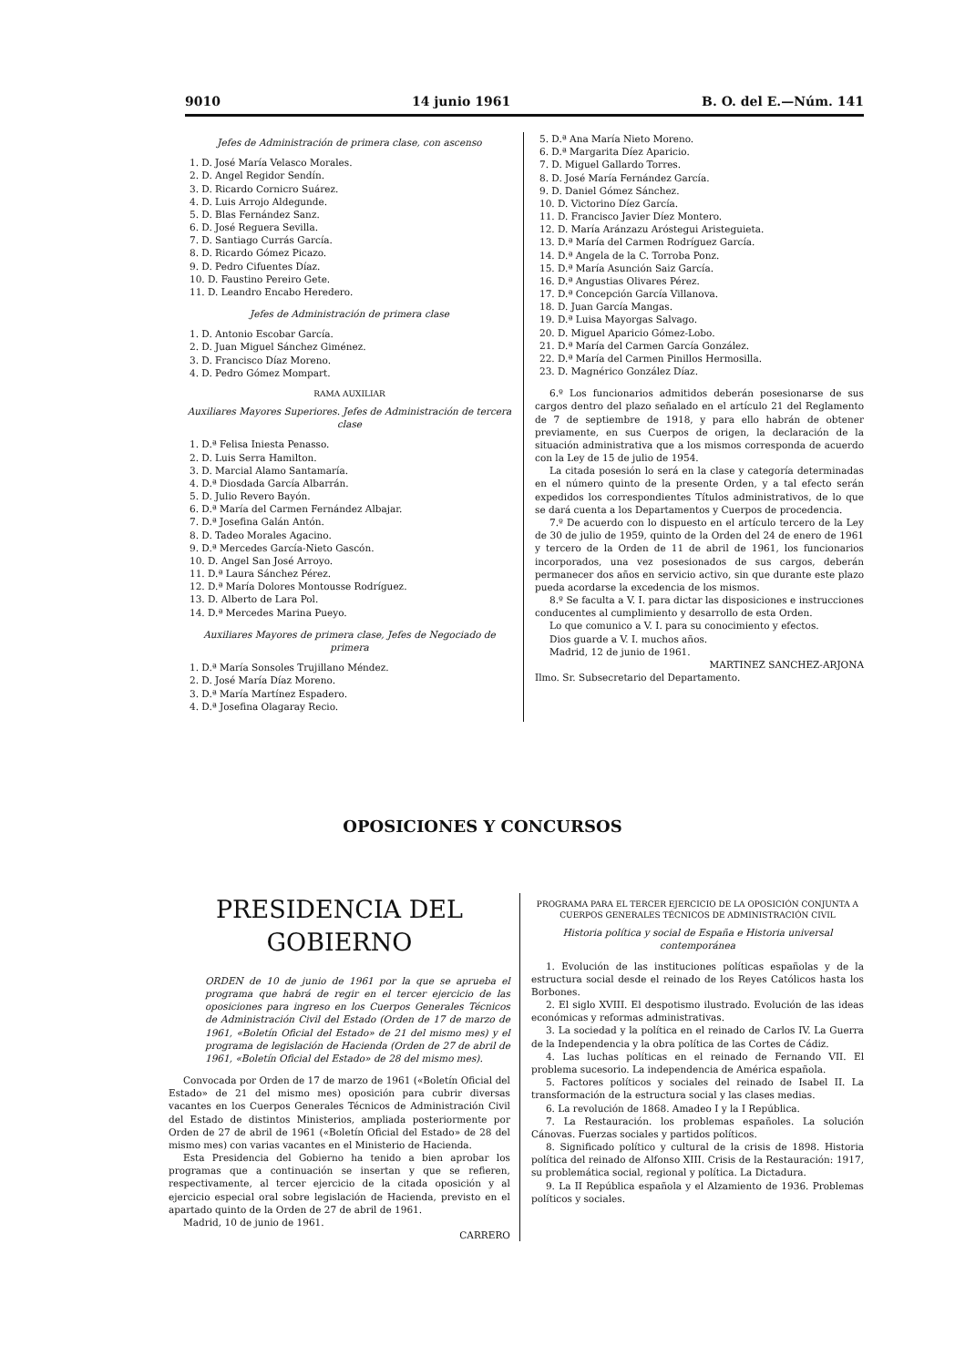9010 14 junio 1961 B. O. del E.—Núm. 141
Jefes de Administración de primera clase, con ascenso
1. D. José María Velasco Morales.
2. D. Angel Regidor Sendín.
3. D. Ricardo Cornicro Suárez.
4. D. Luis Arrojo Aldegunde.
5. D. Blas Fernández Sanz.
6. D. José Reguera Sevilla.
7. D. Santiago Currás García.
8. D. Ricardo Gómez Picazo.
9. D. Pedro Cifuentes Díaz.
10. D. Faustino Pereiro Gete.
11. D. Leandro Encabo Heredero.
Jefes de Administración de primera clase
1. D. Antonio Escobar García.
2. D. Juan Miguel Sánchez Giménez.
3. D. Francisco Díaz Moreno.
4. D. Pedro Gómez Mompart.
RAMA AUXILIAR
Auxiliares Mayores Superiores. Jefes de Administración de tercera clase
1. D.ª Felisa Iniesta Penasso.
2. D. Luis Serra Hamilton.
3. D. Marcial Alamo Santamaría.
4. D.ª Diosdada García Albarrán.
5. D. Julio Revero Bayón.
6. D.ª María del Carmen Fernández Albajar.
7. D.ª Josefina Galán Antón.
8. D. Tadeo Morales Agacino.
9. D.ª Mercedes García-Nieto Gascón.
10. D. Angel San José Arroyo.
11. D.ª Laura Sánchez Pérez.
12. D.ª María Dolores Montousse Rodríguez.
13. D. Alberto de Lara Pol.
14. D.ª Mercedes Marina Pueyo.
Auxiliares Mayores de primera clase, Jefes de Negociado de primera
1. D.ª María Sonsoles Trujillano Méndez.
2. D. José María Díaz Moreno.
3. D.ª María Martínez Espadero.
4. D.ª Josefina Olagaray Recio.
5. D.ª Ana María Nieto Moreno.
6. D.ª Margarita Díez Aparicio.
7. D. Miguel Gallardo Torres.
8. D. José María Fernández García.
9. D. Daniel Gómez Sánchez.
10. D. Victorino Díez García.
11. D. Francisco Javier Díez Montero.
12. D. María Aránzazu Aróstegui Aristeguieta.
13. D.ª María del Carmen Rodríguez García.
14. D.ª Angela de la C. Torroba Ponz.
15. D.ª María Asunción Saiz García.
16. D.ª Angustias Olivares Pérez.
17. D.ª Concepción García Villanova.
18. D. Juan García Mangas.
19. D.ª Luisa Mayorgas Salvago.
20. D. Miguel Aparicio Gómez-Lobo.
21. D.ª María del Carmen García González.
22. D.ª María del Carmen Pinillos Hermosilla.
23. D. Magnérico González Díaz.
6.º Los funcionarios admitidos deberán posesionarse de sus cargos dentro del plazo señalado en el artículo 21 del Reglamento de 7 de septiembre de 1918, y para ello habrán de obtener previamente, en sus Cuerpos de origen, la declaración de la situación administrativa que a los mismos corresponda de acuerdo con la Ley de 15 de julio de 1954.
La citada posesión lo será en la clase y categoría determinadas en el número quinto de la presente Orden, y a tal efecto serán expedidos los correspondientes Títulos administrativos, de lo que se dará cuenta a los Departamentos y Cuerpos de procedencia.
7.º De acuerdo con lo dispuesto en el artículo tercero de la Ley de 30 de julio de 1959, quinto de la Orden del 24 de enero de 1961 y tercero de la Orden de 11 de abril de 1961, los funcionarios incorporados, una vez posesionados de sus cargos, deberán permanecer dos años en servicio activo, sin que durante este plazo pueda acordarse la excedencia de los mismos.
8.º Se faculta a V. I. para dictar las disposiciones e instrucciones conducentes al cumplimiento y desarrollo de esta Orden.
Lo que comunico a V. I. para su conocimiento y efectos.
Dios guarde a V. I. muchos años.
Madrid, 12 de junio de 1961.
MARTINEZ SANCHEZ-ARJONA
Ilmo. Sr. Subsecretario del Departamento.
OPOSICIONES Y CONCURSOS
PRESIDENCIA DEL GOBIERNO
ORDEN de 10 de junio de 1961 por la que se aprueba el programa que habrá de regir en el tercer ejercicio de las oposiciones para ingreso en los Cuerpos Generales Técnicos de Administración Civil del Estado (Orden de 17 de marzo de 1961, «Boletín Oficial del Estado» de 21 del mismo mes) y el programa de legislación de Hacienda (Orden de 27 de abril de 1961, «Boletín Oficial del Estado» de 28 del mismo mes).
Convocada por Orden de 17 de marzo de 1961 («Boletín Oficial del Estado» de 21 del mismo mes) oposición para cubrir diversas vacantes en los Cuerpos Generales Técnicos de Administración Civil del Estado de distintos Ministerios, ampliada posteriormente por Orden de 27 de abril de 1961 («Boletín Oficial del Estado» de 28 del mismo mes) con varias vacantes en el Ministerio de Hacienda.
Esta Presidencia del Gobierno ha tenido a bien aprobar los programas que a continuación se insertan y que se refieren, respectivamente, al tercer ejercicio de la citada oposición y al ejercicio especial oral sobre legislación de Hacienda, previsto en el apartado quinto de la Orden de 27 de abril de 1961.
Madrid, 10 de junio de 1961.
CARRERO
PROGRAMA PARA EL TERCER EJERCICIO DE LA OPOSICIÓN CONJUNTA A CUERPOS GENERALES TÉCNICOS DE ADMINISTRACIÓN CIVIL
Historia política y social de España e Historia universal contemporánea
1. Evolución de las instituciones políticas españolas y de la estructura social desde el reinado de los Reyes Católicos hasta los Borbones.
2. El siglo XVIII. El despotismo ilustrado. Evolución de las ideas económicas y reformas administrativas.
3. La sociedad y la política en el reinado de Carlos IV. La Guerra de la Independencia y la obra política de las Cortes de Cádiz.
4. Las luchas políticas en el reinado de Fernando VII. El problema sucesorio. La independencia de América española.
5. Factores políticos y sociales del reinado de Isabel II. La transformación de la estructura social y las clases medias.
6. La revolución de 1868. Amadeo I y la I República.
7. La Restauración. los problemas españoles. La solución Cánovas. Fuerzas sociales y partidos políticos.
8. Significado político y cultural de la crisis de 1898. Historia política del reinado de Alfonso XIII. Crisis de la Restauración: 1917, su problemática social, regional y política. La Dictadura.
9. La II República española y el Alzamiento de 1936. Problemas políticos y sociales.